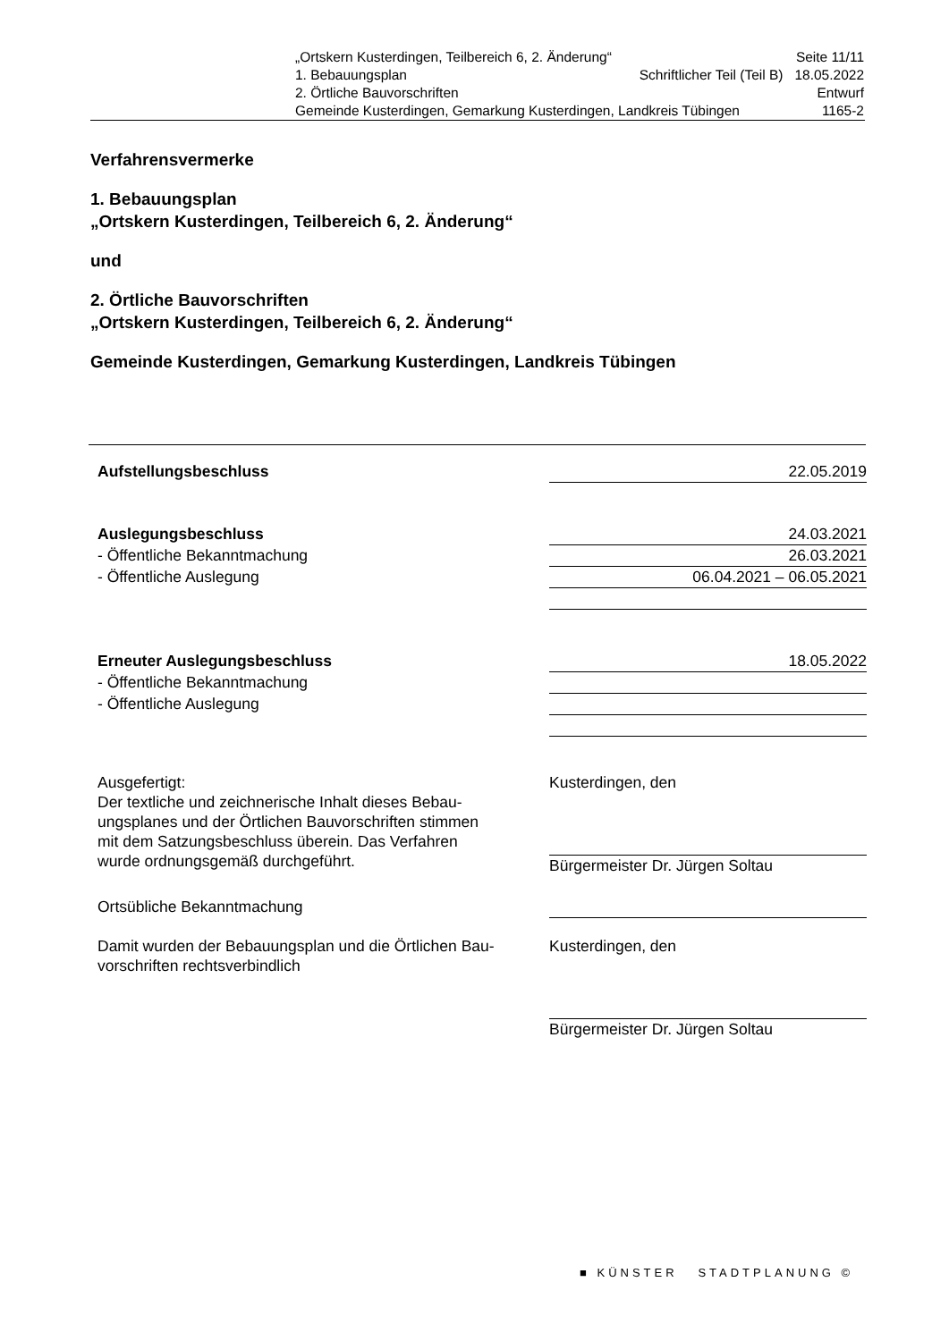„Ortskern Kusterdingen, Teilbereich 6, 2. Änderung“Seite 11/11
1. Bebauungsplan Schriftlicher Teil (Teil B) 18.05.2022
2. Örtliche Bauvorschriften Entwurf
Gemeinde Kusterdingen, Gemarkung Kusterdingen, Landkreis Tübingen 1165-2
Verfahrensvermerke
1. Bebauungsplan
„Ortskern Kusterdingen, Teilbereich 6, 2. Änderung“
und
2. Örtliche Bauvorschriften
„Ortskern Kusterdingen, Teilbereich 6, 2. Änderung“
Gemeinde Kusterdingen, Gemarkung Kusterdingen, Landkreis Tübingen
Aufstellungsbeschluss 22.05.2019
Auslegungsbeschluss 24.03.2021
- Öffentliche Bekanntmachung 26.03.2021
- Öffentliche Auslegung 06.04.2021 – 06.05.2021
Erneuter Auslegungsbeschluss 18.05.2022
- Öffentliche Bekanntmachung
- Öffentliche Auslegung
Ausgefertigt:
Der textliche und zeichnerische Inhalt dieses Bebau-
ungsplanes und der Örtlichen Bauvorschriften stimmen
mit dem Satzungsbeschluss überein. Das Verfahren
wurde ordnungsgemäß durchgeführt.
Kusterdingen, den
Bürgermeister Dr. Jürgen Soltau
Ortsübliche Bekanntmachung
Damit wurden der Bebauungsplan und die Örtlichen Bau-
vorschriften rechtsverbindlich
Kusterdingen, den
Bürgermeister Dr. Jürgen Soltau
■ KÜNSTER STADTPLANUNG ©